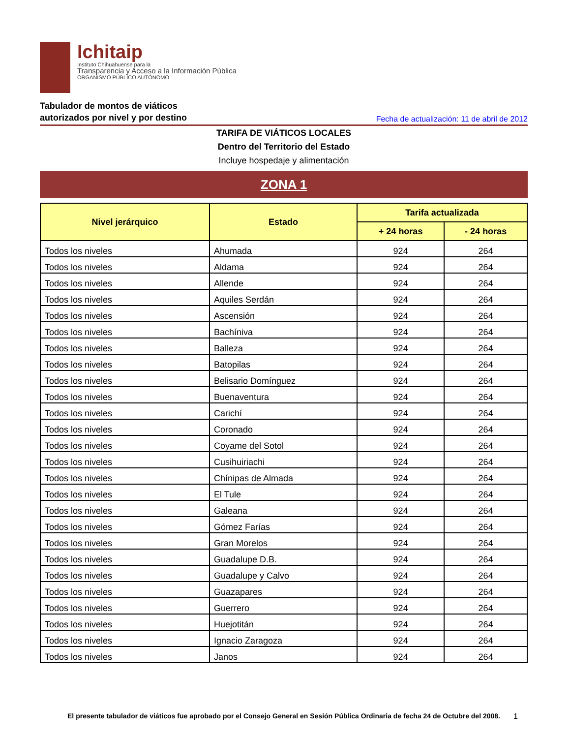Ichitaip
Instituto Chihuahuense para la
Transparencia y Acceso a la Información Pública
ORGANISMO PÚBLICO AUTÓNOMO
Tabulador de montos de viáticos
autorizados por nivel y por destino
Fecha de actualización: 11 de abril de 2012
TARIFA DE VIÁTICOS LOCALES
Dentro del Territorio del Estado
Incluye hospedaje y alimentación
ZONA 1
| Nivel jerárquico | Estado | Tarifa actualizada | |
| --- | --- | --- | --- |
| | | + 24 horas | - 24 horas |
| Todos los niveles | Ahumada | 924 | 264 |
| Todos los niveles | Aldama | 924 | 264 |
| Todos los niveles | Allende | 924 | 264 |
| Todos los niveles | Aquiles Serdán | 924 | 264 |
| Todos los niveles | Ascensión | 924 | 264 |
| Todos los niveles | Bachíniva | 924 | 264 |
| Todos los niveles | Balleza | 924 | 264 |
| Todos los niveles | Batopilas | 924 | 264 |
| Todos los niveles | Belisario Domínguez | 924 | 264 |
| Todos los niveles | Buenaventura | 924 | 264 |
| Todos los niveles | Carichí | 924 | 264 |
| Todos los niveles | Coronado | 924 | 264 |
| Todos los niveles | Coyame del Sotol | 924 | 264 |
| Todos los niveles | Cusihuiriachi | 924 | 264 |
| Todos los niveles | Chínipas de Almada | 924 | 264 |
| Todos los niveles | El Tule | 924 | 264 |
| Todos los niveles | Galeana | 924 | 264 |
| Todos los niveles | Gómez Farías | 924 | 264 |
| Todos los niveles | Gran Morelos | 924 | 264 |
| Todos los niveles | Guadalupe D.B. | 924 | 264 |
| Todos los niveles | Guadalupe y Calvo | 924 | 264 |
| Todos los niveles | Guazapares | 924 | 264 |
| Todos los niveles | Guerrero | 924 | 264 |
| Todos los niveles | Huejotitán | 924 | 264 |
| Todos los niveles | Ignacio Zaragoza | 924 | 264 |
| Todos los niveles | Janos | 924 | 264 |
El presente tabulador de viáticos fue aprobado por el Consejo General en Sesión Pública Ordinaria de fecha 24 de Octubre del 2008.
1